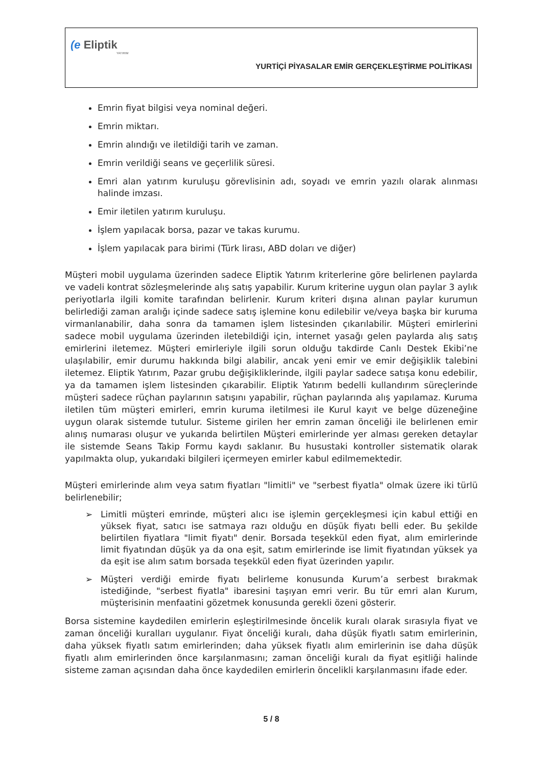(e Eliptik
YATIRIM
YURTİÇİ PİYASALAR EMİR GERÇEKLEŞTİRME POLİTİKASI
Emrin fiyat bilgisi veya nominal değeri.
Emrin miktarı.
Emrin alındığı ve iletildiği tarih ve zaman.
Emrin verildiği seans ve geçerlilik süresi.
Emri alan yatırım kuruluşu görevlisinin adı, soyadı ve emrin yazılı olarak alınması halinde imzası.
Emir iletilen yatırım kuruluşu.
İşlem yapılacak borsa, pazar ve takas kurumu.
İşlem yapılacak para birimi (Türk lirası, ABD doları ve diğer)
Müşteri mobil uygulama üzerinden sadece Eliptik Yatırım kriterlerine göre belirlenen paylarda ve vadeli kontrat sözleşmelerinde alış satış yapabilir. Kurum kriterine uygun olan paylar 3 aylık periyotlarla ilgili komite tarafından belirlenir. Kurum kriteri dışına alınan paylar kurumun belirlediği zaman aralığı içinde sadece satış işlemine konu edilebilir ve/veya başka bir kuruma virmanlanabilir, daha sonra da tamamen işlem listesinden çıkarılabilir. Müşteri emirlerini sadece mobil uygulama üzerinden iletebildiği için, internet yasağı gelen paylarda alış satış emirlerini iletemez. Müşteri emirleriyle ilgili sorun olduğu takdirde Canlı Destek Ekibi’ne ulaşılabilir, emir durumu hakkında bilgi alabilir, ancak yeni emir ve emir değişiklik talebini iletemez. Eliptik Yatırım, Pazar grubu değişikliklerinde, ilgili paylar sadece satışa konu edebilir, ya da tamamen işlem listesinden çıkarabilir. Eliptik Yatırım bedelli kullandırım süreçlerinde müşteri sadece rüçhan paylarının satışını yapabilir, rüçhan paylarında alış yapılamaz. Kuruma iletilen tüm müşteri emirleri, emrin kuruma iletilmesi ile Kurul kayıt ve belge düzeneğine uygun olarak sistemde tutulur. Sisteme girilen her emrin zaman önceliği ile belirlenen emir alınış numarası oluşur ve yukarıda belirtilen Müşteri emirlerinde yer alması gereken detaylar ile sistemde Seans Takip Formu kaydı saklanır. Bu husustaki kontroller sistematik olarak yapılmakta olup, yukarıdaki bilgileri içermeyen emirler kabul edilmemektedir.
Müşteri emirlerinde alım veya satım fiyatları "limitli" ve "serbest fiyatla" olmak üzere iki türlü belirlenebilir;
➢ Limitli müşteri emrinde, müşteri alıcı ise işlemin gerçekleşmesi için kabul ettiği en yüksek fiyat, satıcı ise satmaya razı olduğu en düşük fiyatı belli eder. Bu şekilde belirtilen fiyatlara "limit fiyatı" denir. Borsada teşekkül eden fiyat, alım emirlerinde limit fiyatından düşük ya da ona eşit, satım emirlerinde ise limit fiyatından yüksek ya da eşit ise alım satım borsada teşekkül eden fiyat üzerinden yapılır.
➢ Müşteri verdiği emirde fiyatı belirleme konusunda Kurum’a serbest bırakmak istediğinde, "serbest fiyatla" ibaresini taşıyan emri verir. Bu tür emri alan Kurum, müşterisinin menfaatini gözetmek konusunda gerekli özeni gösterir.
Borsa sistemine kaydedilen emirlerin eşleştirilmesinde öncelik kuralı olarak sırasıyla fiyat ve zaman önceliği kuralları uygulanır. Fiyat önceliği kuralı, daha düşük fiyatlı satım emirlerinin, daha yüksek fiyatlı satım emirlerinden; daha yüksek fiyatlı alım emirlerinin ise daha düşük fiyatlı alım emirlerinden önce karşılanmasını; zaman önceliği kuralı da fiyat eşitliği halinde sisteme zaman açısından daha önce kaydedilen emirlerin öncelikli karşılanmasını ifade eder.
5 / 8